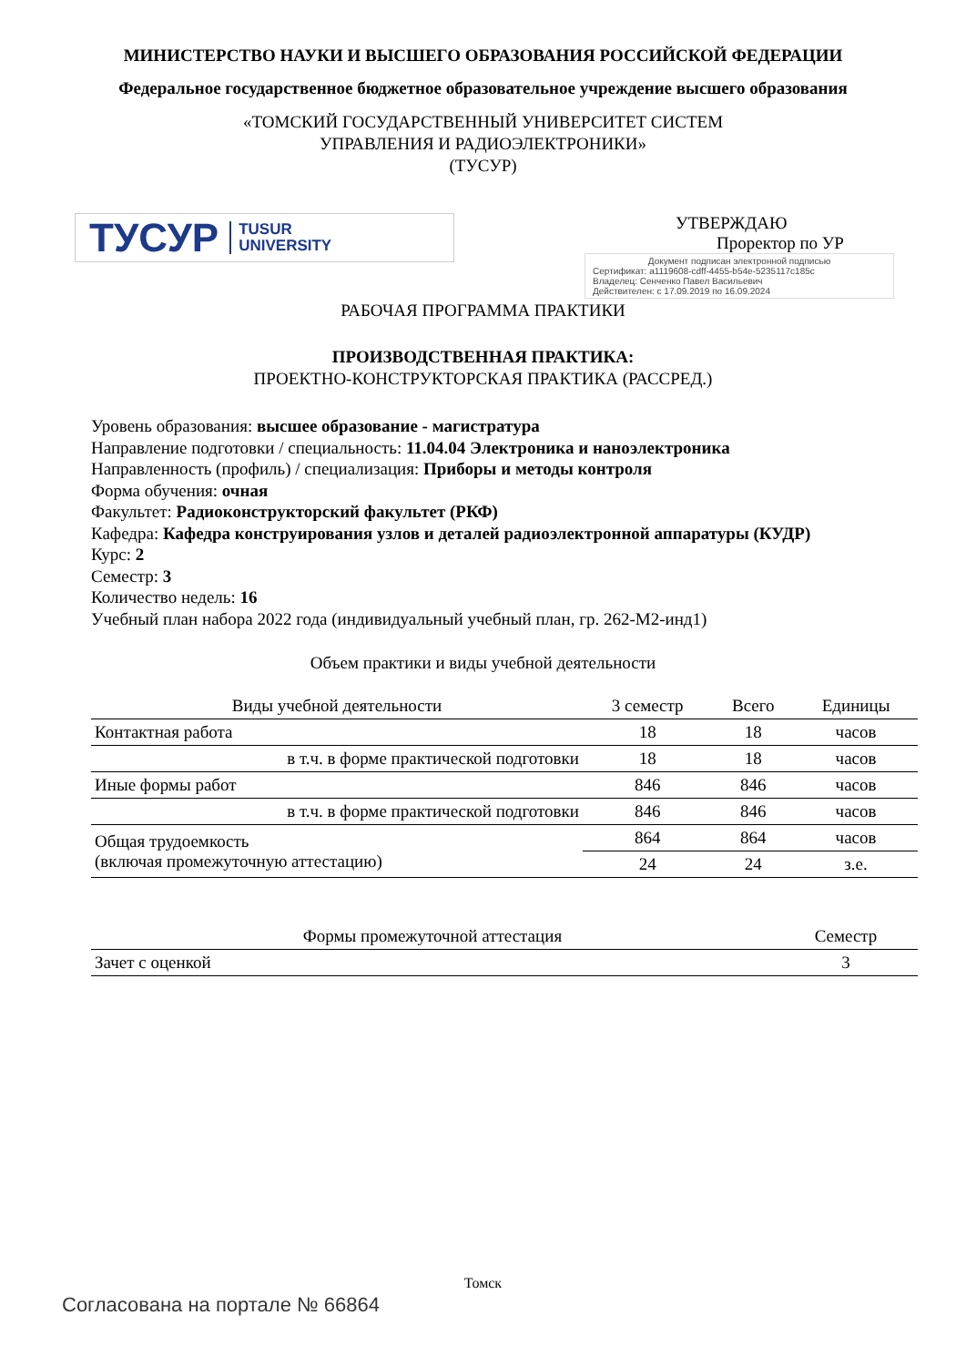МИНИСТЕРСТВО НАУКИ И ВЫСШЕГО ОБРАЗОВАНИЯ РОССИЙСКОЙ ФЕДЕРАЦИИ
Федеральное государственное бюджетное образовательное учреждение высшего образования
«ТОМСКИЙ ГОСУДАРСТВЕННЫЙ УНИВЕРСИТЕТ СИСТЕМ
УПРАВЛЕНИЯ И РАДИОЭЛЕКТРОНИКИ»
(ТУСУР)
ТУСУР TUSUR
UNIVERSITY
УТВЕРЖДАЮ
Проректор по УР
Документ подписан электронной подписью
Сертификат: a1119608-cdff-4455-b54e-5235117c185c
Владелец: Сенченко Павел Васильевич
Действителен: с 17.09.2019 по 16.09.2024
РАБОЧАЯ ПРОГРАММА ПРАКТИКИ
ПРОИЗВОДСТВЕННАЯ ПРАКТИКА:
ПРОЕКТНО-КОНСТРУКТОРСКАЯ ПРАКТИКА (РАССРЕД.)
Уровень образования: высшее образование - магистратура
Направление подготовки / специальность: 11.04.04 Электроника и наноэлектроника
Направленность (профиль) / специализация: Приборы и методы контроля
Форма обучения: очная
Факультет: Радиоконструкторский факультет (РКФ)
Кафедра: Кафедра конструирования узлов и деталей радиоэлектронной аппаратуры (КУДР)
Курс: 2
Семестр: 3
Количество недель: 16
Учебный план набора 2022 года (индивидуальный учебный план, гр. 262-М2-инд1)
Объем практики и виды учебной деятельности
| Виды учебной деятельности | 3 семестр | Всего | Единицы |
| --- | --- | --- | --- |
| Контактная работа | 18 | 18 | часов |
| в т.ч. в форме практической подготовки | 18 | 18 | часов |
| Иные формы работ | 846 | 846 | часов |
| в т.ч. в форме практической подготовки | 846 | 846 | часов |
| Общая трудоемкость (включая промежуточную аттестацию) | 864 | 864 | часов |
| | 24 | 24 | з.е. |
| Формы промежуточной аттестация | Семестр |
| --- | --- |
| Зачет с оценкой | 3 |
Томск
Согласована на портале № 66864